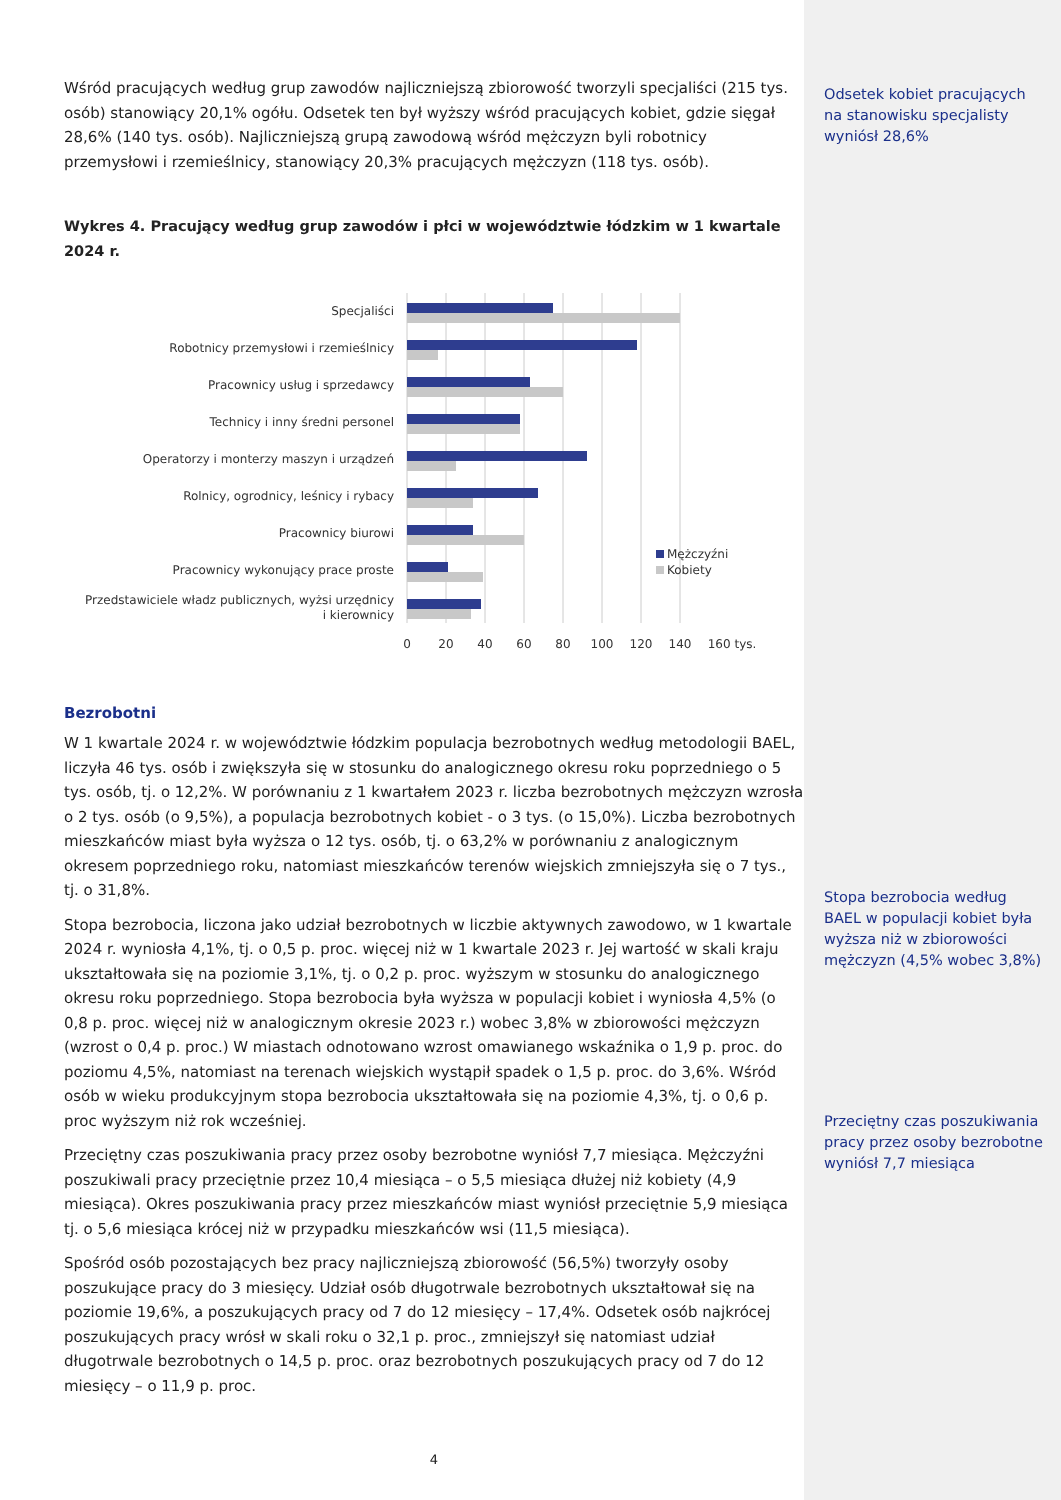Wśród pracujących według grup zawodów najliczniejszą zbiorowość tworzyli specjaliści (215 tys. osób) stanowiący 20,1% ogółu. Odsetek ten był wyższy wśród pracujących kobiet, gdzie sięgał 28,6% (140 tys. osób). Najliczniejszą grupą zawodową wśród mężczyzn byli robotnicy przemysłowi i rzemieślnicy, stanowiący 20,3% pracujących mężczyzn (118 tys. osób).
Wykres 4. Pracujący według grup zawodów i płci w województwie łódzkim w 1 kwartale 2024 r.
Specjaliści
Robotnicy przemysłowi i rzemieślnicy
Pracownicy usług i sprzedawcy
Technicy i inny średni personel
Operatorzy i monterzy maszyn i urządzeń
Rolnicy, ogrodnicy, leśnicy i rybacy
Pracownicy biurowi
Pracownicy wykonujący prace proste
Przedstawiciele władz publicznych, wyżsi urzędnicy
i kierownicy
Mężczyźni
Kobiety
0
20
40
60
80
100
120
140
160 tys.
Bezrobotni
W 1 kwartale 2024 r. w województwie łódzkim populacja bezrobotnych według metodologii BAEL, liczyła 46 tys. osób i zwiększyła się w stosunku do analogicznego okresu roku poprzedniego o 5 tys. osób, tj. o 12,2%. W porównaniu z 1 kwartałem 2023 r. liczba bezrobotnych mężczyzn wzrosła o 2 tys. osób (o 9,5%), a populacja bezrobotnych kobiet - o 3 tys. (o 15,0%). Liczba bezrobotnych mieszkańców miast była wyższa o 12 tys. osób, tj. o 63,2% w porównaniu z analogicznym okresem poprzedniego roku, natomiast mieszkańców terenów wiejskich zmniejszyła się o 7 tys., tj. o 31,8%.
Stopa bezrobocia, liczona jako udział bezrobotnych w liczbie aktywnych zawodowo, w 1 kwartale 2024 r. wyniosła 4,1%, tj. o 0,5 p. proc. więcej niż w 1 kwartale 2023 r. Jej wartość w skali kraju ukształtowała się na poziomie 3,1%, tj. o 0,2 p. proc. wyższym w stosunku do analogicznego okresu roku poprzedniego. Stopa bezrobocia była wyższa w populacji kobiet i wyniosła 4,5% (o 0,8 p. proc. więcej niż w analogicznym okresie 2023 r.) wobec 3,8% w zbiorowości mężczyzn (wzrost o 0,4 p. proc.) W miastach odnotowano wzrost omawianego wskaźnika o 1,9 p. proc. do poziomu 4,5%, natomiast na terenach wiejskich wystąpił spadek o 1,5 p. proc. do 3,6%. Wśród osób w wieku produkcyjnym stopa bezrobocia ukształtowała się na poziomie 4,3%, tj. o 0,6 p. proc wyższym niż rok wcześniej.
Przeciętny czas poszukiwania pracy przez osoby bezrobotne wyniósł 7,7 miesiąca. Mężczyźni poszukiwali pracy przeciętnie przez 10,4 miesiąca – o 5,5 miesiąca dłużej niż kobiety (4,9 miesiąca). Okres poszukiwania pracy przez mieszkańców miast wyniósł przeciętnie 5,9 miesiąca tj. o 5,6 miesiąca krócej niż w przypadku mieszkańców wsi (11,5 miesiąca).
Spośród osób pozostających bez pracy najliczniejszą zbiorowość (56,5%) tworzyły osoby poszukujące pracy do 3 miesięcy. Udział osób długotrwale bezrobotnych ukształtował się na poziomie 19,6%, a poszukujących pracy od 7 do 12 miesięcy – 17,4%. Odsetek osób najkrócej poszukujących pracy wrósł w skali roku o 32,1 p. proc., zmniejszył się natomiast udział długotrwale bezrobotnych o 14,5 p. proc. oraz bezrobotnych poszukujących pracy od 7 do 12 miesięcy – o 11,9 p. proc.
4
Odsetek kobiet pracujących na stanowisku specjalisty wyniósł 28,6%
Stopa bezrobocia według BAEL w populacji kobiet była wyższa niż w zbiorowości mężczyzn (4,5% wobec 3,8%)
Przeciętny czas poszukiwania pracy przez osoby bezrobotne wyniósł 7,7 miesiąca